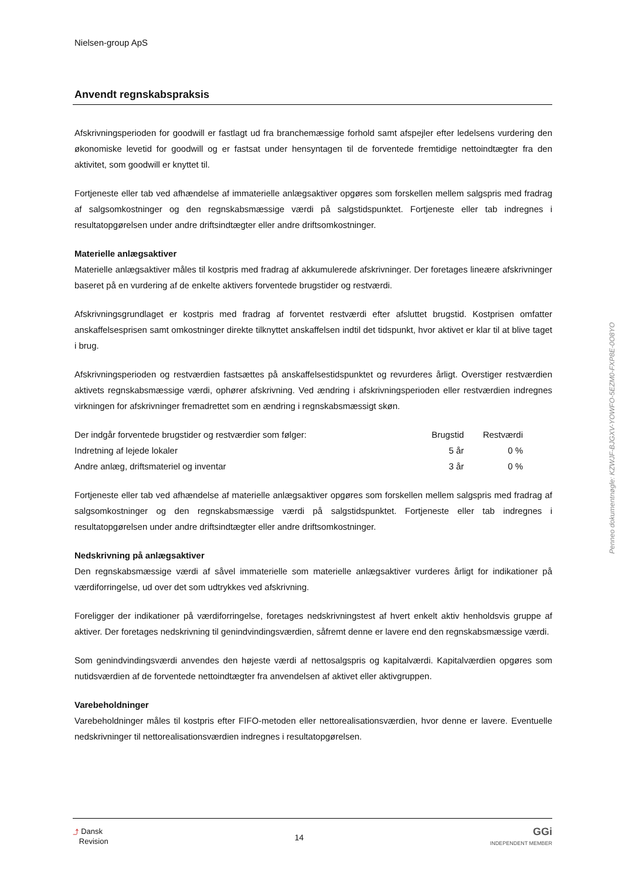Nielsen-group ApS
Anvendt regnskabspraksis
Afskrivningsperioden for goodwill er fastlagt ud fra branchemæssige forhold samt afspejler efter ledelsens vurdering den økonomiske levetid for goodwill og er fastsat under hensyntagen til de forventede fremtidige nettoindtægter fra den aktivitet, som goodwill er knyttet til.
Fortjeneste eller tab ved afhændelse af immaterielle anlægsaktiver opgøres som forskellen mellem salgspris med fradrag af salgsomkostninger og den regnskabsmæssige værdi på salgstidspunktet. Fortjeneste eller tab indregnes i resultatopgørelsen under andre driftsindtægter eller andre driftsomkostninger.
Materielle anlægsaktiver
Materielle anlægsaktiver måles til kostpris med fradrag af akkumulerede afskrivninger. Der foretages lineære afskrivninger baseret på en vurdering af de enkelte aktivers forventede brugstider og restværdi.
Afskrivningsgrundlaget er kostpris med fradrag af forventet restværdi efter afsluttet brugstid. Kostprisen omfatter anskaffelsesprisen samt omkostninger direkte tilknyttet anskaffelsen indtil det tidspunkt, hvor aktivet er klar til at blive taget i brug.
Afskrivningsperioden og restværdien fastsættes på anskaffelsestidspunktet og revurderes årligt. Overstiger restværdien aktivets regnskabsmæssige værdi, ophører afskrivning. Ved ændring i afskrivningsperioden eller restværdien indregnes virkningen for afskrivninger fremadrettet som en ændring i regnskabsmæssigt skøn.
| Der indgår forventede brugstider og restværdier som følger: | Brugstid | Restværdi |
| Indretning af lejede lokaler | 5 år | 0 % |
| Andre anlæg, driftsmateriel og inventar | 3 år | 0 % |
Fortjeneste eller tab ved afhændelse af materielle anlægsaktiver opgøres som forskellen mellem salgspris med fradrag af salgsomkostninger og den regnskabsmæssige værdi på salgstidspunktet. Fortjeneste eller tab indregnes i resultatopgørelsen under andre driftsindtægter eller andre driftsomkostninger.
Nedskrivning på anlægsaktiver
Den regnskabsmæssige værdi af såvel immaterielle som materielle anlægsaktiver vurderes årligt for indikationer på værdiforringelse, ud over det som udtrykkes ved afskrivning.
Foreligger der indikationer på værdiforringelse, foretages nedskrivningstest af hvert enkelt aktiv henholdsvis gruppe af aktiver. Der foretages nedskrivning til genindvindingsværdien, såfremt denne er lavere end den regnskabsmæssige værdi.
Som genindvindingsværdi anvendes den højeste værdi af nettosalgspris og kapitalværdi. Kapitalværdien opgøres som nutidsværdien af de forventede nettoindtægter fra anvendelsen af aktivet eller aktivgruppen.
Varebeholdninger
Varebeholdninger måles til kostpris efter FIFO-metoden eller nettorealisationsværdien, hvor denne er lavere. Eventuelle nedskrivninger til nettorealisationsværdien indregnes i resultatopgørelsen.
Penneo dokumentnøgle: KZWJF-BJGXV-YOWFO-5EZM0-FXP8E-0O8YO
⤴ Dansk
Revision
14
GGi
INDEPENDENT MEMBER